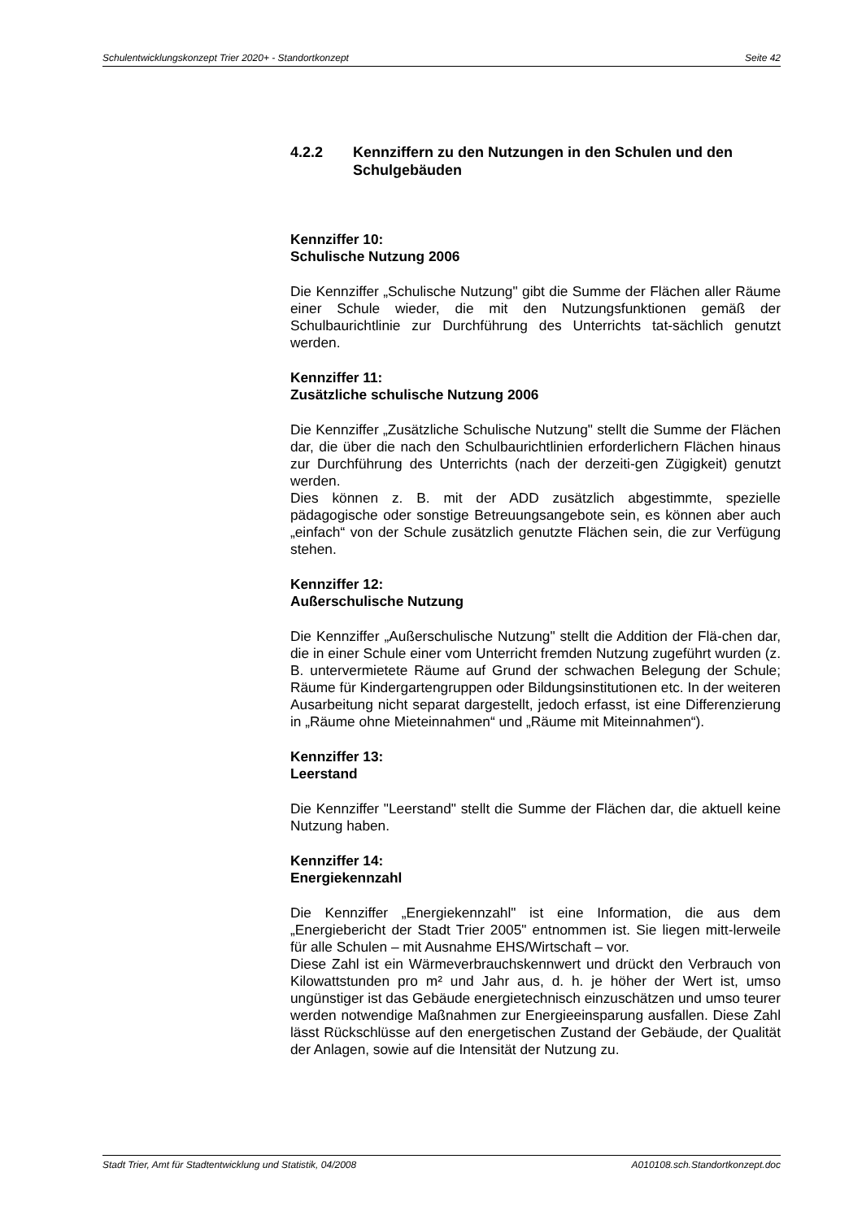Schulentwicklungskonzept Trier 2020+ - Standortkonzept Seite 42
4.2.2 Kennziffern zu den Nutzungen in den Schulen und den Schulgebäuden
Kennziffer 10:
Schulische Nutzung 2006
Die Kennziffer „Schulische Nutzung" gibt die Summe der Flächen aller Räume einer Schule wieder, die mit den Nutzungsfunktionen gemäß der Schulbaurichtlinie zur Durchführung des Unterrichts tat-sächlich genutzt werden.
Kennziffer 11:
Zusätzliche schulische Nutzung 2006
Die Kennziffer „Zusätzliche Schulische Nutzung" stellt die Summe der Flächen dar, die über die nach den Schulbaurichtlinien erforderlichern Flächen hinaus zur Durchführung des Unterrichts (nach der derzeiti-gen Zügigkeit) genutzt werden.
Dies können z. B. mit der ADD zusätzlich abgestimmte, spezielle pädagogische oder sonstige Betreuungsangebote sein, es können aber auch „einfach“ von der Schule zusätzlich genutzte Flächen sein, die zur Verfügung stehen.
Kennziffer 12:
Außerschulische Nutzung
Die Kennziffer „Außerschulische Nutzung" stellt die Addition der Flä-chen dar, die in einer Schule einer vom Unterricht fremden Nutzung zugeführt wurden (z. B. untervermietete Räume auf Grund der schwachen Belegung der Schule; Räume für Kindergartengruppen oder Bildungsinstitutionen etc. In der weiteren Ausarbeitung nicht separat dargestellt, jedoch erfasst, ist eine Differenzierung in „Räume ohne Mieteinnahmen“ und „Räume mit Miteinnahmen“).
Kennziffer 13:
Leerstand
Die Kennziffer "Leerstand" stellt die Summe der Flächen dar, die aktuell keine Nutzung haben.
Kennziffer 14:
Energiekennzahl
Die Kennziffer „Energiekennzahl" ist eine Information, die aus dem „Energiebericht der Stadt Trier 2005" entnommen ist. Sie liegen mitt-lerweile für alle Schulen – mit Ausnahme EHS/Wirtschaft – vor.
Diese Zahl ist ein Wärmeverbrauchskennwert und drückt den Verbrauch von Kilowattstunden pro m² und Jahr aus, d. h. je höher der Wert ist, umso ungünstiger ist das Gebäude energietechnisch einzuschätzen und umso teurer werden notwendige Maßnahmen zur Energieeinsparung ausfallen. Diese Zahl lässt Rückschlüsse auf den energetischen Zustand der Gebäude, der Qualität der Anlagen, sowie auf die Intensität der Nutzung zu.
Stadt Trier, Amt für Stadtentwicklung und Statistik, 04/2008 A010108.sch.Standortkonzept.doc